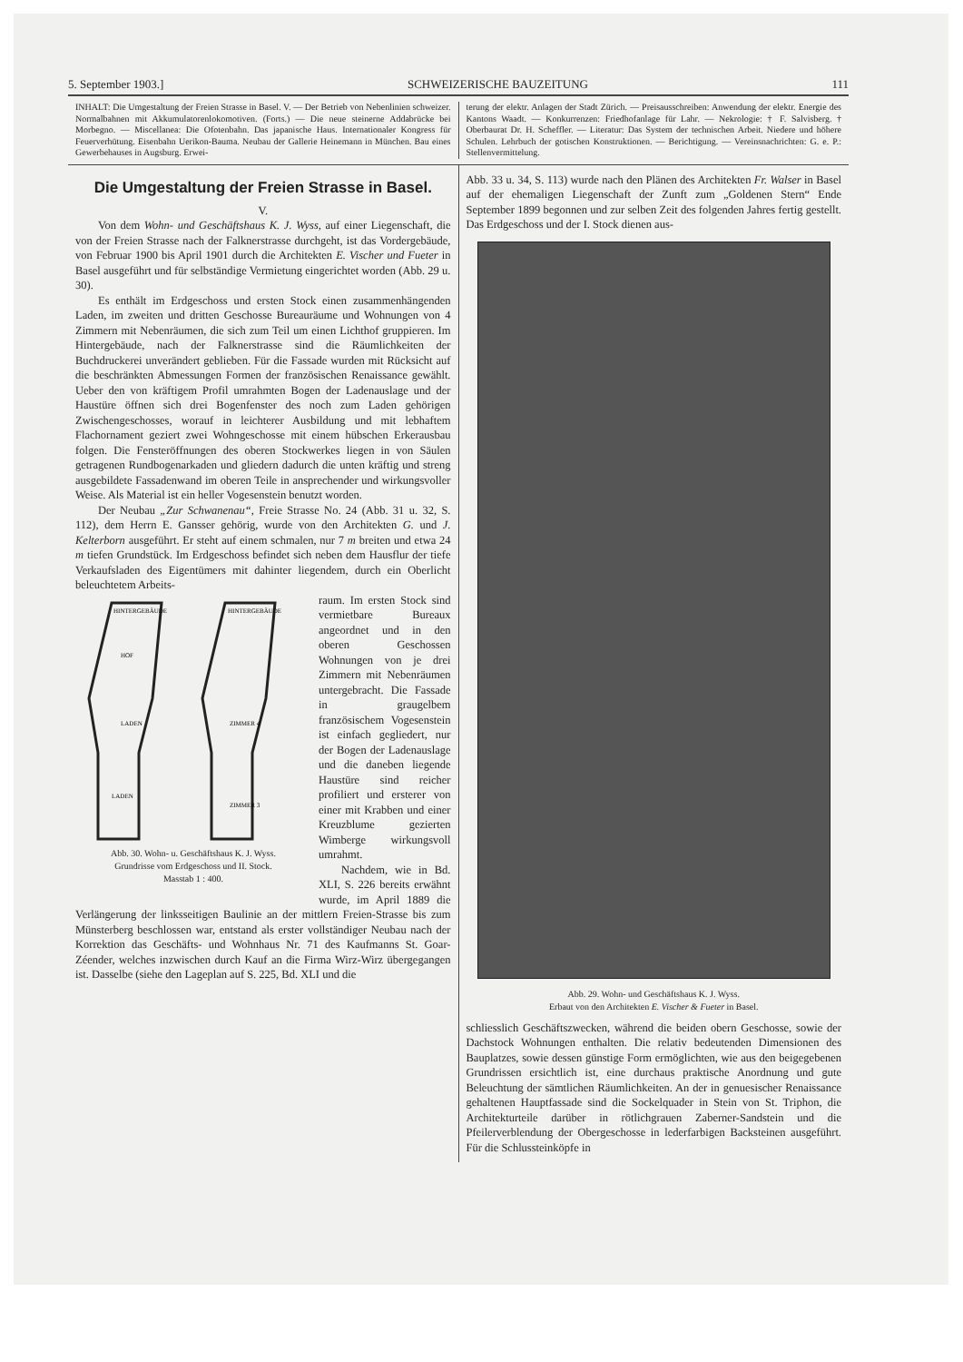5. September 1903.] SCHWEIZERISCHE BAUZEITUNG 111
INHALT: Die Umgestaltung der Freien Strasse in Basel. V. — Der Betrieb von Nebenlinien schweizer. Normalbahnen mit Akkumulatorenlokomotiven. (Forts.) — Die neue steinerne Addabrücke bei Morbegno. — Miscellanea: Die Ofotenbahn. Das japanische Haus. Internationaler Kongress für Feuerverhütung. Eisenbahn Uerikon-Bauma. Neubau der Gallerie Heinemann in München. Bau eines Gewerbehauses in Augsburg. Erwei-
terung der elektr. Anlagen der Stadt Zürich. — Preisausschreiben: Anwendung der elektr. Energie des Kantons Waadt. — Konkurrenzen: Friedhofanlage für Lahr. — Nekrologie: † F. Salvisberg. † Oberbaurat Dr. H. Scheffler. — Literatur: Das System der technischen Arbeit. Niedere und höhere Schulen. Lehrbuch der gotischen Konstruktionen. — Berichtigung. — Vereinsnachrichten: G. e. P.: Stellenvermittelung.
Die Umgestaltung der Freien Strasse in Basel.
V.
Von dem Wohn- und Geschäftshaus K. J. Wyss, auf einer Liegenschaft, die von der Freien Strasse nach der Falknerstrasse durchgeht, ist das Vordergebäude, von Februar 1900 bis April 1901 durch die Architekten E. Vischer und Fueter in Basel ausgeführt und für selbständige Vermietung eingerichtet worden (Abb. 29 u. 30).
Es enthält im Erdgeschoss und ersten Stock einen zusammenhängenden Laden, im zweiten und dritten Geschosse Bureauräume und Wohnungen von 4 Zimmern mit Nebenräumen, die sich zum Teil um einen Lichthof gruppieren. Im Hintergebäude, nach der Falknerstrasse sind die Räumlichkeiten der Buchdruckerei unverändert geblieben. Für die Fassade wurden mit Rücksicht auf die beschränkten Abmessungen Formen der französischen Renaissance gewählt. Ueber den von kräftigem Profil umrahmten Bogen der Ladenauslage und der Haustüre öffnen sich drei Bogenfenster des noch zum Laden gehörigen Zwischengeschosses, worauf in leichterer Ausbildung und mit lebhaftem Flachornament geziert zwei Wohngeschosse mit einem hübschen Erkerausbau folgen. Die Fensteröffnungen des oberen Stockwerkes liegen in von Säulen getragenen Rundbogenarkaden und gliedern dadurch die unten kräftig und streng ausgebildete Fassadenwand im oberen Teile in ansprechender und wirkungsvoller Weise. Als Material ist ein heller Vogesenstein benutzt worden.
Der Neubau „Zur Schwanenau“, Freie Strasse No. 24 (Abb. 31 u. 32, S. 112), dem Herrn E. Gansser gehörig, wurde von den Architekten G. und J. Kelterborn ausgeführt. Er steht auf einem schmalen, nur 7 m breiten und etwa 24 m tiefen Grundstück. Im Erdgeschoss befindet sich neben dem Hausflur der tiefe Verkaufsladen des Eigentümers mit dahinter liegendem, durch ein Oberlicht beleuchtetem Arbeits-
HINTERGEBÄUDE
HINTERGEBÄUDE
HOF
LADEN
LADEN
ZIMMER 4
ZIMMER 3
Abb. 30. Wohn- u. Geschäftshaus K. J. Wyss.
Grundrisse vom Erdgeschoss und II. Stock.
Masstab 1 : 400.
raum. Im ersten Stock sind vermietbare Bureaux angeordnet und in den oberen Geschossen Wohnungen von je drei Zimmern mit Nebenräumen untergebracht. Die Fassade in graugelbem französischem Vogesenstein ist einfach gegliedert, nur der Bogen der Ladenauslage und die daneben liegende Haustüre sind reicher profiliert und ersterer von einer mit Krabben und einer Kreuzblume gezierten Wimberge wirkungsvoll umrahmt.
Nachdem, wie in Bd. XLI, S. 226 bereits erwähnt wurde, im April 1889 die Verlängerung der linksseitigen Baulinie an der mittlern Freien-Strasse bis zum Münsterberg beschlossen war, entstand als erster vollständiger Neubau nach der Korrektion das Geschäfts- und Wohnhaus Nr. 71 des Kaufmanns St. Goar-Zéender, welches inzwischen durch Kauf an die Firma Wirz-Wirz übergegangen ist. Dasselbe (siehe den Lageplan auf S. 225, Bd. XLI und die
Abb. 33 u. 34, S. 113) wurde nach den Plänen des Architekten Fr. Walser in Basel auf der ehemaligen Liegenschaft der Zunft zum „Goldenen Stern“ Ende September 1899 begonnen und zur selben Zeit des folgenden Jahres fertig gestellt. Das Erdgeschoss und der I. Stock dienen aus-
Abb. 29. Wohn- und Geschäftshaus K. J. Wyss.
Erbaut von den Architekten E. Vischer & Fueter in Basel.
schliesslich Geschäftszwecken, während die beiden obern Geschosse, sowie der Dachstock Wohnungen enthalten. Die relativ bedeutenden Dimensionen des Bauplatzes, sowie dessen günstige Form ermöglichten, wie aus den beigegebenen Grundrissen ersichtlich ist, eine durchaus praktische Anordnung und gute Beleuchtung der sämtlichen Räumlichkeiten. An der in genuesischer Renaissance gehaltenen Hauptfassade sind die Sockelquader in Stein von St. Triphon, die Architekturteile darüber in rötlichgrauen Zaberner-Sandstein und die Pfeilerverblendung der Obergeschosse in lederfarbigen Backsteinen ausgeführt. Für die Schlussteinköpfe in